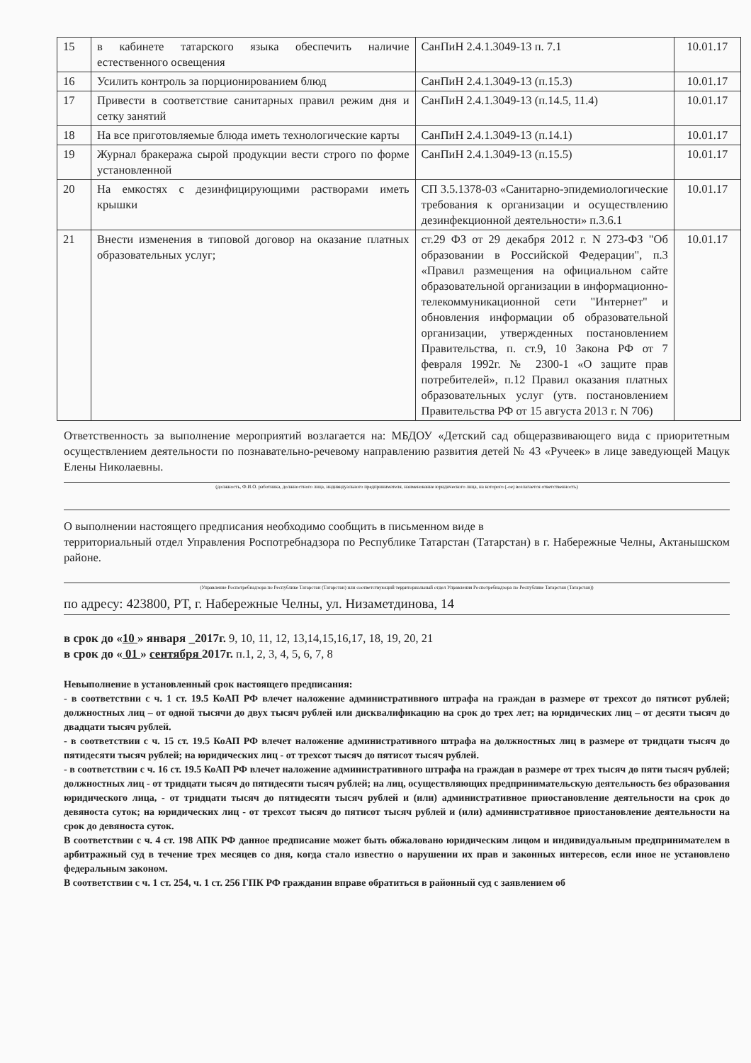| 15 | в кабинете татарского языка обеспечить наличие естественного освещения | СанПиН 2.4.1.3049-13 п. 7.1 | 10.01.17 |
| 16 | Усилить контроль за порционированием блюд | СанПиН 2.4.1.3049-13 (п.15.3) | 10.01.17 |
| 17 | Привести в соответствие санитарных правил режим дня и сетку занятий | СанПиН 2.4.1.3049-13 (п.14.5, 11.4) | 10.01.17 |
| 18 | На все приготовляемые блюда иметь технологические карты | СанПиН 2.4.1.3049-13 (п.14.1) | 10.01.17 |
| 19 | Журнал бракеража сырой продукции вести строго по форме установленной | СанПиН 2.4.1.3049-13 (п.15.5) | 10.01.17 |
| 20 | На емкостях с дезинфицирующими растворами иметь крышки | СП 3.5.1378-03 «Санитарно-эпидемиологические требования к организации и осуществлению дезинфекционной деятельности» п.3.6.1 | 10.01.17 |
| 21 | Внести изменения в типовой договор на оказание платных образовательных услуг; | ст.29 ФЗ от 29 декабря 2012 г. N 273-ФЗ "Об образовании в Российской Федерации", п.3 «Правил размещения на официальном сайте образовательной организации в информационно-телекоммуникационной сети "Интернет" и обновления информации об образовательной организации, утвержденных постановлением Правительства, п. ст.9, 10 Закона РФ от 7 февраля 1992г. № 2300-1 «О защите прав потребителей», п.12 Правил оказания платных образовательных услуг (утв. постановлением Правительства РФ от 15 августа 2013 г. N 706) | 10.01.17 |
Ответственность за выполнение мероприятий возлагается на: МБДОУ «Детский сад общеразвивающего вида с приоритетным осуществлением деятельности по познавательно-речевому направлению развития детей № 43 «Ручеек» в лице заведующей Мацук Елены Николаевны.
(должность, Ф.И.О. работника, должностного лица, индивидуального предпринимателя, наименование юридического лица, на которого (-ое) возлагается ответственность)
О выполнении настоящего предписания необходимо сообщить в письменном виде в
территориальный отдел Управления Роспотребнадзора по Республике Татарстан (Татарстан) в г. Набережные Челны, Актанышском районе.
(Управление Роспотребнадзора по Республике Татарстан (Татарстан) или соответствующий территориальный отдел Управления Роспотребнадзора по Республике Татарстан (Татарстан))
по адресу: 423800, РТ, г. Набережные Челны, ул. Низаметдинова, 14
в срок до «10 » января _2017г. 9, 10, 11, 12, 13,14,15,16,17, 18, 19, 20, 21
в срок до « 01 » сентября 2017г. п.1, 2, 3, 4, 5, 6, 7, 8
Невыполнение в установленный срок настоящего предписания:
- в соответствии с ч. 1 ст. 19.5 КоАП РФ влечет наложение административного штрафа на граждан в размере от трехсот до пятисот рублей; должностных лиц – от одной тысячи до двух тысяч рублей или дисквалификацию на срок до трех лет; на юридических лиц – от десяти тысяч до двадцати тысяч рублей.
- в соответствии с ч. 15 ст. 19.5 КоАП РФ влечет наложение административного штрафа на должностных лиц в размере от тридцати тысяч до пятидесяти тысяч рублей; на юридических лиц - от трехсот тысяч до пятисот тысяч рублей.
- в соответствии с ч. 16 ст. 19.5 КоАП РФ влечет наложение административного штрафа на граждан в размере от трех тысяч до пяти тысяч рублей; должностных лиц - от тридцати тысяч до пятидесяти тысяч рублей; на лиц, осуществляющих предпринимательскую деятельность без образования юридического лица, - от тридцати тысяч до пятидесяти тысяч рублей и (или) административное приостановление деятельности на срок до девяноста суток; на юридических лиц - от трехсот тысяч до пятисот тысяч рублей и (или) административное приостановление деятельности на срок до девяноста суток.
В соответствии с ч. 4 ст. 198 АПК РФ данное предписание может быть обжаловано юридическим лицом и индивидуальным предпринимателем в арбитражный суд в течение трех месяцев со дня, когда стало известно о нарушении их прав и законных интересов, если иное не установлено федеральным законом.
В соответствии с ч. 1 ст. 254, ч. 1 ст. 256 ГПК РФ гражданин вправе обратиться в районный суд с заявлением об